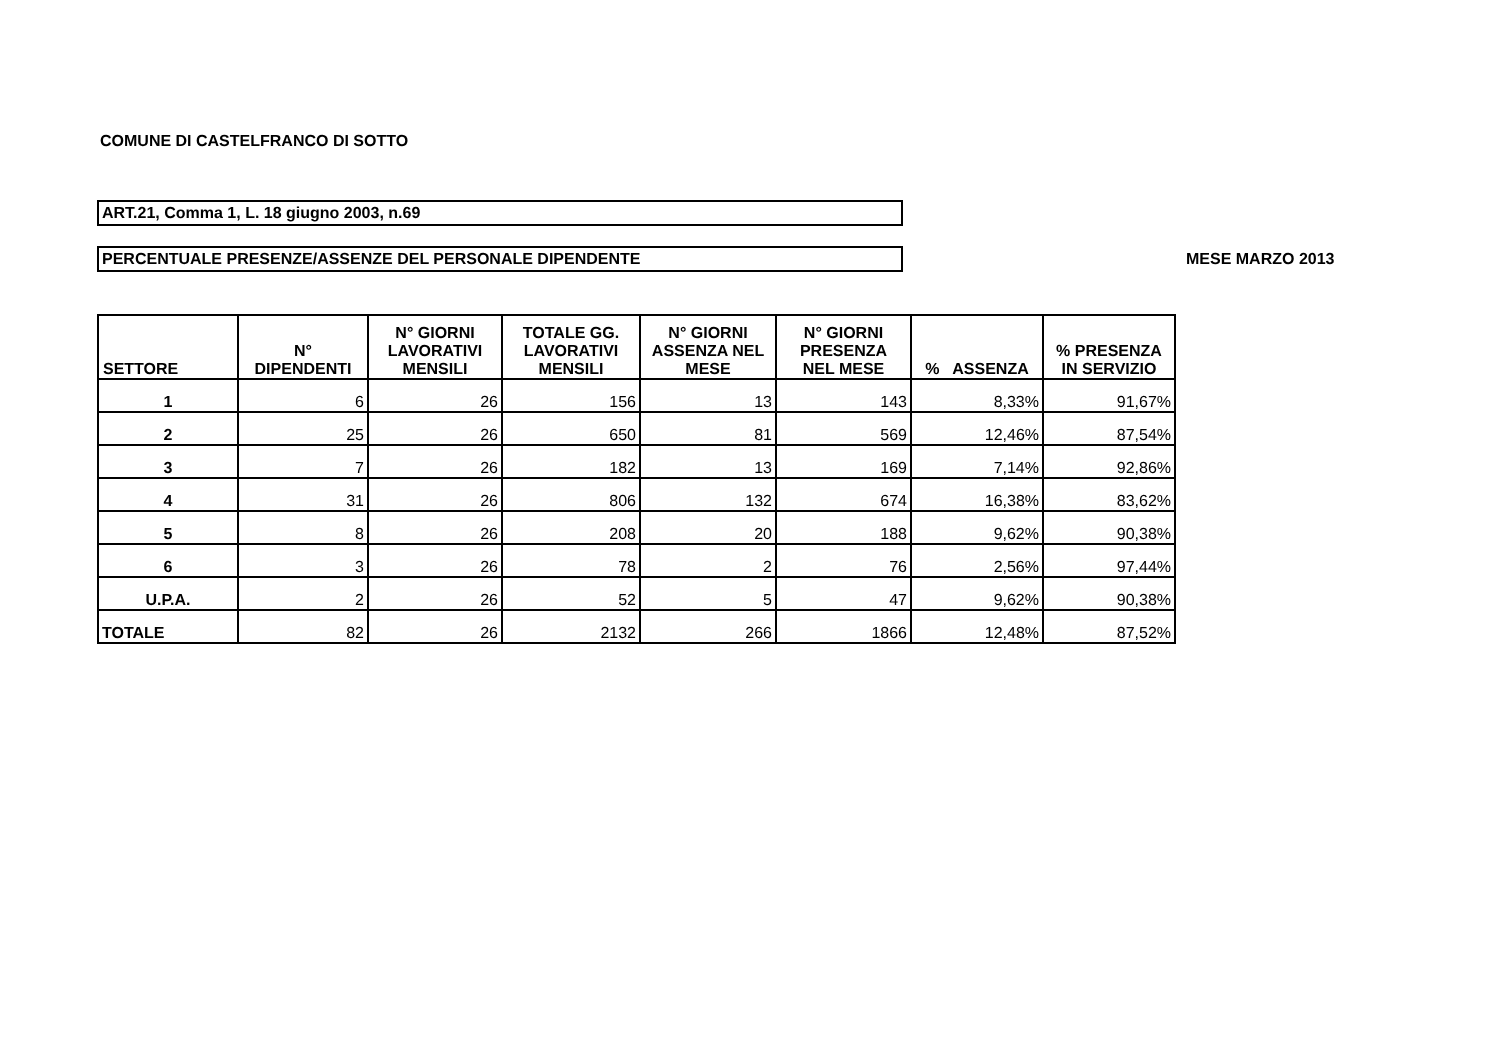COMUNE DI CASTELFRANCO DI SOTTO
ART.21, Comma 1, L. 18 giugno 2003, n.69
PERCENTUALE PRESENZE/ASSENZE DEL PERSONALE DIPENDENTE MESE MARZO 2013
| SETTORE | N° DIPENDENTI | N° GIORNI LAVORATIVI MENSILI | TOTALE GG. LAVORATIVI MENSILI | N° GIORNI ASSENZA NEL MESE | N° GIORNI PRESENZA NEL MESE | % ASSENZA | % PRESENZA IN SERVIZIO |
| --- | --- | --- | --- | --- | --- | --- | --- |
| 1 | 6 | 26 | 156 | 13 | 143 | 8,33% | 91,67% |
| 2 | 25 | 26 | 650 | 81 | 569 | 12,46% | 87,54% |
| 3 | 7 | 26 | 182 | 13 | 169 | 7,14% | 92,86% |
| 4 | 31 | 26 | 806 | 132 | 674 | 16,38% | 83,62% |
| 5 | 8 | 26 | 208 | 20 | 188 | 9,62% | 90,38% |
| 6 | 3 | 26 | 78 | 2 | 76 | 2,56% | 97,44% |
| U.P.A. | 2 | 26 | 52 | 5 | 47 | 9,62% | 90,38% |
| TOTALE | 82 | 26 | 2132 | 266 | 1866 | 12,48% | 87,52% |